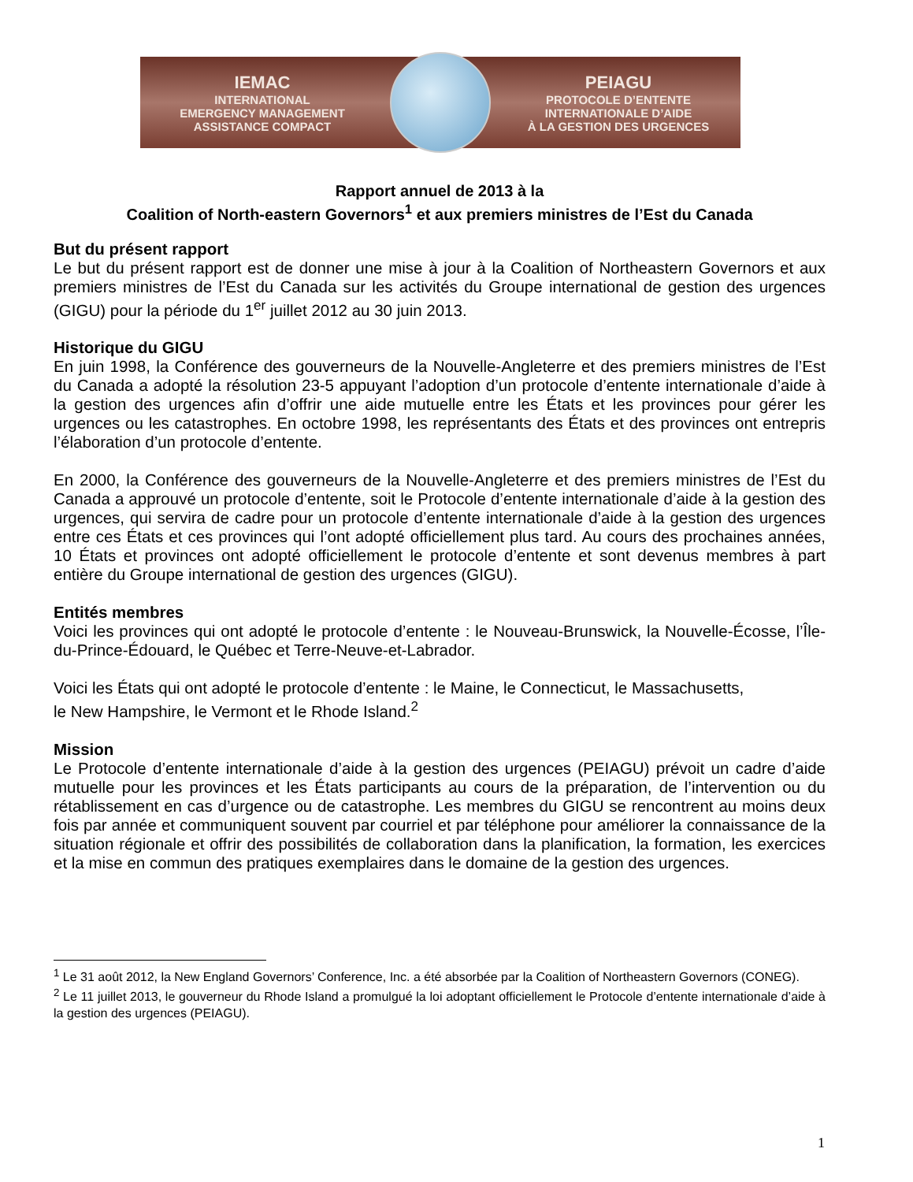IEMAC
INTERNATIONAL
EMERGENCY MANAGEMENT
ASSISTANCE COMPACT
PEIAGU
PROTOCOLE D’ENTENTE
INTERNATIONALE D’AIDE
À LA GESTION DES URGENCES
Rapport annuel de 2013 à la
Coalition of North-eastern Governors<sup>1</sup> et aux premiers ministres de l’Est du Canada
But du présent rapport
Le but du présent rapport est de donner une mise à jour à la Coalition of Northeastern Governors et aux premiers ministres de l’Est du Canada sur les activités du Groupe international de gestion des urgences (GIGU) pour la période du 1<sup>er</sup> juillet 2012 au 30 juin 2013.
Historique du GIGU
En juin 1998, la Conférence des gouverneurs de la Nouvelle-Angleterre et des premiers ministres de l’Est du Canada a adopté la résolution 23-5 appuyant l’adoption d’un protocole d’entente internationale d’aide à la gestion des urgences afin d’offrir une aide mutuelle entre les États et les provinces pour gérer les urgences ou les catastrophes. En octobre 1998, les représentants des États et des provinces ont entrepris l’élaboration d’un protocole d’entente.
En 2000, la Conférence des gouverneurs de la Nouvelle-Angleterre et des premiers ministres de l’Est du Canada a approuvé un protocole d’entente, soit le Protocole d’entente internationale d’aide à la gestion des urgences, qui servira de cadre pour un protocole d’entente internationale d’aide à la gestion des urgences entre ces États et ces provinces qui l’ont adopté officiellement plus tard. Au cours des prochaines années, 10 États et provinces ont adopté officiellement le protocole d’entente et sont devenus membres à part entière du Groupe international de gestion des urgences (GIGU).
Entités membres
Voici les provinces qui ont adopté le protocole d’entente : le Nouveau-Brunswick, la Nouvelle-Écosse, l’Île-du-Prince-Édouard, le Québec et Terre-Neuve-et-Labrador.
Voici les États qui ont adopté le protocole d’entente : le Maine, le Connecticut, le Massachusetts,
le New Hampshire, le Vermont et le Rhode Island.<sup>2</sup>
Mission
Le Protocole d’entente internationale d’aide à la gestion des urgences (PEIAGU) prévoit un cadre d’aide mutuelle pour les provinces et les États participants au cours de la préparation, de l’intervention ou du rétablissement en cas d’urgence ou de catastrophe. Les membres du GIGU se rencontrent au moins deux fois par année et communiquent souvent par courriel et par téléphone pour améliorer la connaissance de la situation régionale et offrir des possibilités de collaboration dans la planification, la formation, les exercices et la mise en commun des pratiques exemplaires dans le domaine de la gestion des urgences.
<sup>1</sup> Le 31 août 2012, la New England Governors’ Conference, Inc. a été absorbée par la Coalition of Northeastern Governors (CONEG).
<sup>2</sup> Le 11 juillet 2013, le gouverneur du Rhode Island a promulgué la loi adoptant officiellement le Protocole d’entente internationale d’aide à la gestion des urgences (PEIAGU).
1